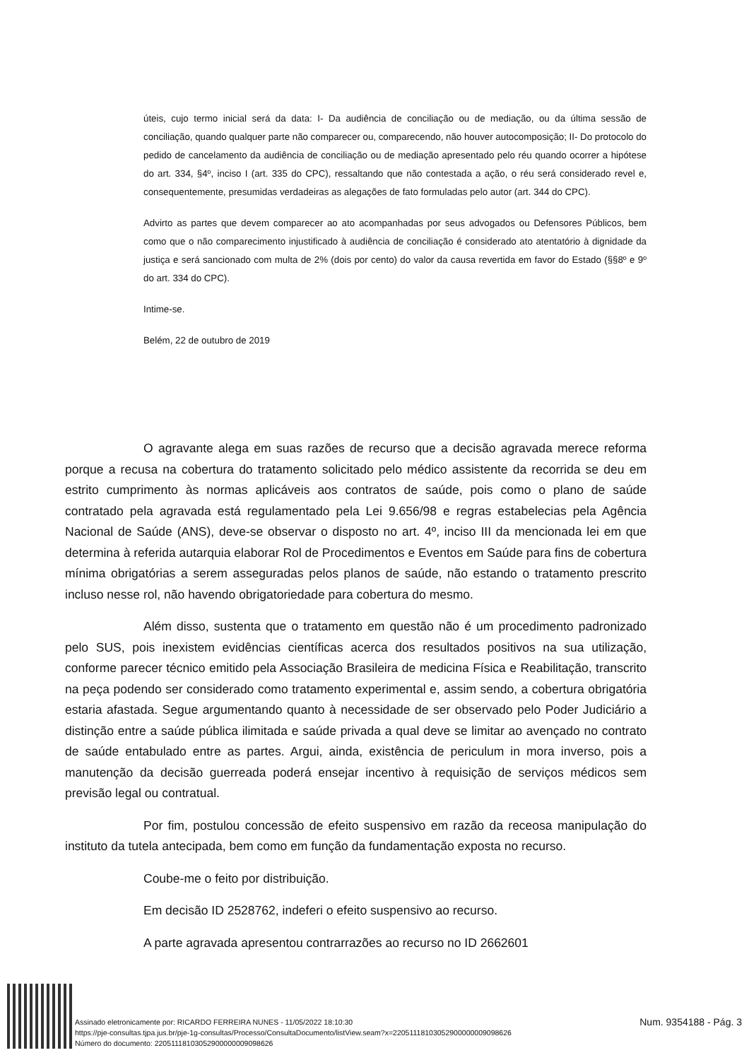úteis, cujo termo inicial será da data: I- Da audiência de conciliação ou de mediação, ou da última sessão de conciliação, quando qualquer parte não comparecer ou, comparecendo, não houver autocomposição; II- Do protocolo do pedido de cancelamento da audiência de conciliação ou de mediação apresentado pelo réu quando ocorrer a hipótese do art. 334, §4º, inciso I (art. 335 do CPC), ressaltando que não contestada a ação, o réu será considerado revel e, consequentemente, presumidas verdadeiras as alegações de fato formuladas pelo autor (art. 344 do CPC).
Advirto as partes que devem comparecer ao ato acompanhadas por seus advogados ou Defensores Públicos, bem como que o não comparecimento injustificado à audiência de conciliação é considerado ato atentatório à dignidade da justiça e será sancionado com multa de 2% (dois por cento) do valor da causa revertida em favor do Estado (§§8º e 9º do art. 334 do CPC).
Intime-se.
Belém, 22 de outubro de 2019
O agravante alega em suas razões de recurso que a decisão agravada merece reforma porque a recusa na cobertura do tratamento solicitado pelo médico assistente da recorrida se deu em estrito cumprimento às normas aplicáveis aos contratos de saúde, pois como o plano de saúde contratado pela agravada está regulamentado pela Lei 9.656/98 e regras estabelecias pela Agência Nacional de Saúde (ANS), deve-se observar o disposto no art. 4º, inciso III da mencionada lei em que determina à referida autarquia elaborar Rol de Procedimentos e Eventos em Saúde para fins de cobertura mínima obrigatórias a serem asseguradas pelos planos de saúde, não estando o tratamento prescrito incluso nesse rol, não havendo obrigatoriedade para cobertura do mesmo.
Além disso, sustenta que o tratamento em questão não é um procedimento padronizado pelo SUS, pois inexistem evidências científicas acerca dos resultados positivos na sua utilização, conforme parecer técnico emitido pela Associação Brasileira de medicina Física e Reabilitação, transcrito na peça podendo ser considerado como tratamento experimental e, assim sendo, a cobertura obrigatória estaria afastada. Segue argumentando quanto à necessidade de ser observado pelo Poder Judiciário a distinção entre a saúde pública ilimitada e saúde privada a qual deve se limitar ao avençado no contrato de saúde entabulado entre as partes. Argui, ainda, existência de periculum in mora inverso, pois a manutenção da decisão guerreada poderá ensejar incentivo à requisição de serviços médicos sem previsão legal ou contratual.
Por fim, postulou concessão de efeito suspensivo em razão da receosa manipulação do instituto da tutela antecipada, bem como em função da fundamentação exposta no recurso.
Coube-me o feito por distribuição.
Em decisão ID 2528762, indeferi o efeito suspensivo ao recurso.
A parte agravada apresentou contrarrazões ao recurso no ID 2662601
Assinado eletronicamente por: RICARDO FERREIRA NUNES - 11/05/2022 18:10:30
https://pje-consultas.tjpa.jus.br/pje-1g-consultas/Processo/ConsultaDocumento/listView.seam?x=22051118103052900000009098626
Número do documento: 22051118103052900000009098626
Num. 9354188 - Pág. 3